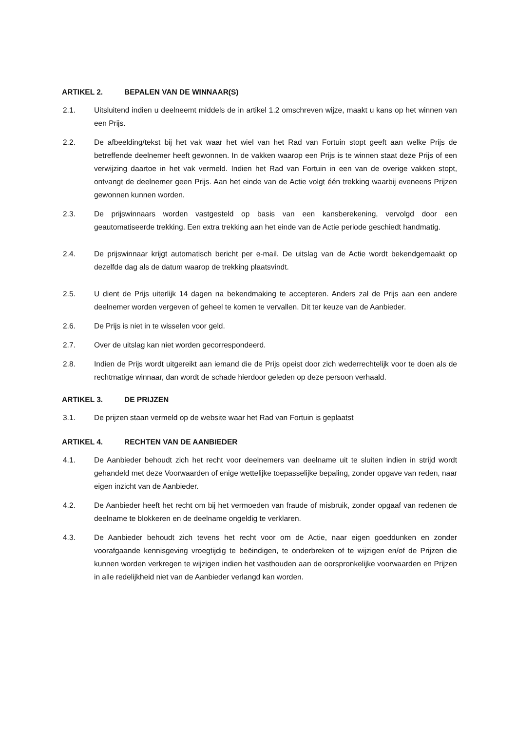ARTIKEL 2. BEPALEN VAN DE WINNAAR(S)
2.1. Uitsluitend indien u deelneemt middels de in artikel 1.2 omschreven wijze, maakt u kans op het winnen van een Prijs.
2.2. De afbeelding/tekst bij het vak waar het wiel van het Rad van Fortuin stopt geeft aan welke Prijs de betreffende deelnemer heeft gewonnen. In de vakken waarop een Prijs is te winnen staat deze Prijs of een verwijzing daartoe in het vak vermeld. Indien het Rad van Fortuin in een van de overige vakken stopt, ontvangt de deelnemer geen Prijs. Aan het einde van de Actie volgt één trekking waarbij eveneens Prijzen gewonnen kunnen worden.
2.3. De prijswinnaars worden vastgesteld op basis van een kansberekening, vervolgd door een geautomatiseerde trekking. Een extra trekking aan het einde van de Actie periode geschiedt handmatig.
2.4. De prijswinnaar krijgt automatisch bericht per e-mail. De uitslag van de Actie wordt bekendgemaakt op dezelfde dag als de datum waarop de trekking plaatsvindt.
2.5. U dient de Prijs uiterlijk 14 dagen na bekendmaking te accepteren. Anders zal de Prijs aan een andere deelnemer worden vergeven of geheel te komen te vervallen. Dit ter keuze van de Aanbieder.
2.6. De Prijs is niet in te wisselen voor geld.
2.7. Over de uitslag kan niet worden gecorrespondeerd.
2.8. Indien de Prijs wordt uitgereikt aan iemand die de Prijs opeist door zich wederrechtelijk voor te doen als de rechtmatige winnaar, dan wordt de schade hierdoor geleden op deze persoon verhaald.
ARTIKEL 3. DE PRIJZEN
3.1. De prijzen staan vermeld op de website waar het Rad van Fortuin is geplaatst
ARTIKEL 4. RECHTEN VAN DE AANBIEDER
4.1. De Aanbieder behoudt zich het recht voor deelnemers van deelname uit te sluiten indien in strijd wordt gehandeld met deze Voorwaarden of enige wettelijke toepasselijke bepaling, zonder opgave van reden, naar eigen inzicht van de Aanbieder.
4.2. De Aanbieder heeft het recht om bij het vermoeden van fraude of misbruik, zonder opgaaf van redenen de deelname te blokkeren en de deelname ongeldig te verklaren.
4.3. De Aanbieder behoudt zich tevens het recht voor om de Actie, naar eigen goeddunken en zonder voorafgaande kennisgeving vroegtijdig te beëindigen, te onderbreken of te wijzigen en/of de Prijzen die kunnen worden verkregen te wijzigen indien het vasthouden aan de oorspronkelijke voorwaarden en Prijzen in alle redelijkheid niet van de Aanbieder verlangd kan worden.